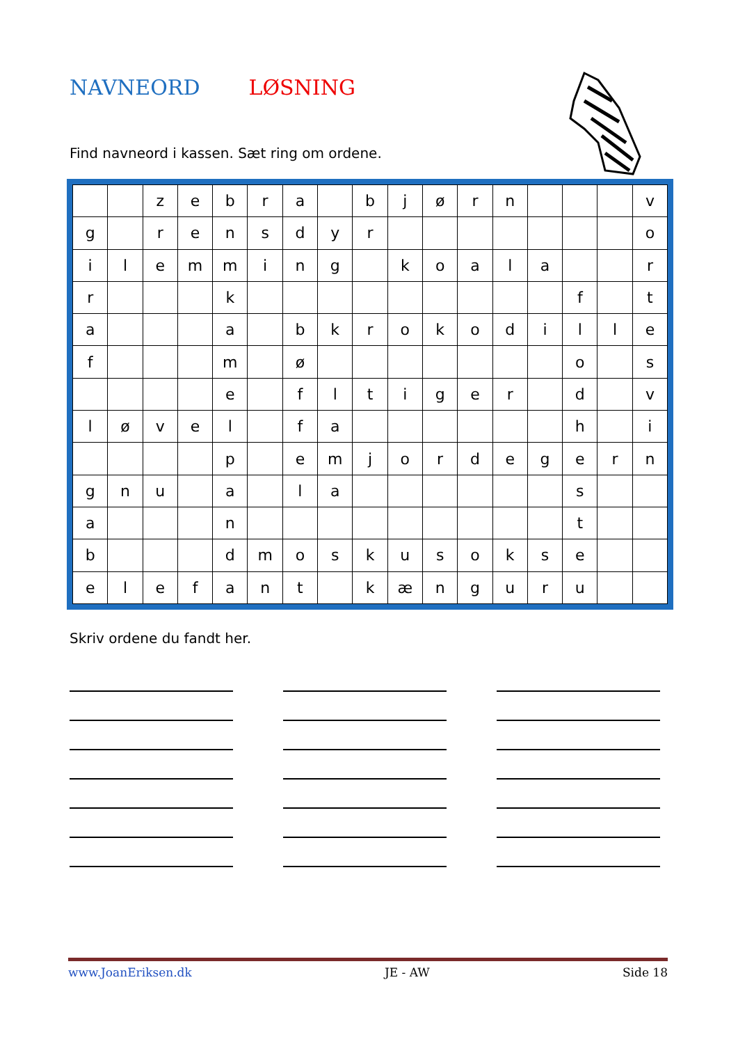NAVNEORD LØSNING
Find navneord i kassen. Sæt ring om ordene.
| | | z | e | b | r | a | | b | j | ø | r | n | | | | v |
| g | | r | e | n | s | d | y | r | | | | | | | | o |
| i | l | e | m | m | i | n | g | | k | o | a | l | a | | | r |
| r | | | | k | | | | | | | | | | f | | t |
| a | | | | a | | b | k | r | o | k | o | d | i | l | l | e |
| f | | | | m | | ø | | | | | | | | o | | s |
| | | | | e | | f | l | t | i | g | e | r | | d | | v |
| l | ø | v | e | l | | f | a | | | | | | | h | | i |
| | | | | p | | e | m | j | o | r | d | e | g | e | r | n |
| g | n | u | | a | | l | a | | | | | | | s | | |
| a | | | | n | | | | | | | | | | t | | |
| b | | | | d | m | o | s | k | u | s | o | k | s | e | | |
| e | l | e | f | a | n | t | | k | æ | n | g | u | r | u | | |
Skriv ordene du fandt her.
www.JoanEriksen.dk JE - AW Side 18